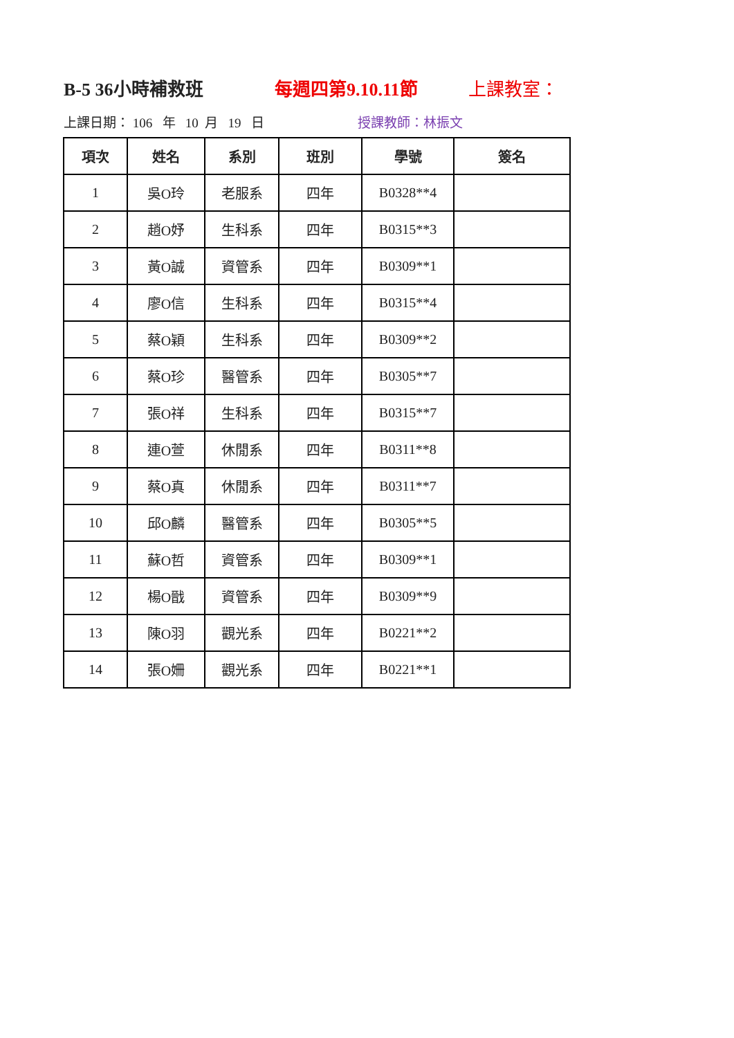B-5 36小時補救班 每週四第9.10.11節 上課教室：
上課日期： 106 年 10 月 19 日 授課教師：林振文
| 項次 | 姓名 | 系別 | 班別 | 學號 | 簽名 |
| --- | --- | --- | --- | --- | --- |
| 1 | 吳O玲 | 老服系 | 四年 | B0328**4 | |
| 2 | 趙O妤 | 生科系 | 四年 | B0315**3 | |
| 3 | 黃O誠 | 資管系 | 四年 | B0309**1 | |
| 4 | 廖O信 | 生科系 | 四年 | B0315**4 | |
| 5 | 蔡O穎 | 生科系 | 四年 | B0309**2 | |
| 6 | 蔡O珍 | 醫管系 | 四年 | B0305**7 | |
| 7 | 張O祥 | 生科系 | 四年 | B0315**7 | |
| 8 | 連O萱 | 休閒系 | 四年 | B0311**8 | |
| 9 | 蔡O真 | 休閒系 | 四年 | B0311**7 | |
| 10 | 邱O麟 | 醫管系 | 四年 | B0305**5 | |
| 11 | 蘇O哲 | 資管系 | 四年 | B0309**1 | |
| 12 | 楊O戩 | 資管系 | 四年 | B0309**9 | |
| 13 | 陳O羽 | 觀光系 | 四年 | B0221**2 | |
| 14 | 張O姍 | 觀光系 | 四年 | B0221**1 | |